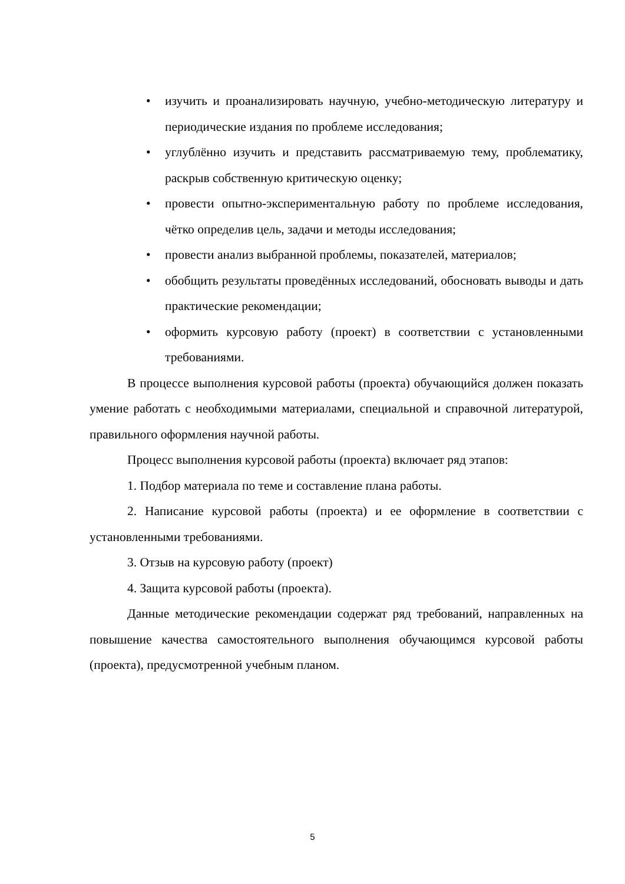• изучить и проанализировать научную, учебно-методическую литературу и периодические издания по проблеме исследования;
• углублённо изучить и представить рассматриваемую тему, проблематику, раскрыв собственную критическую оценку;
• провести опытно-экспериментальную работу по проблеме исследования, чётко определив цель, задачи и методы исследования;
• провести анализ выбранной проблемы, показателей, материалов;
• обобщить результаты проведённых исследований, обосновать выводы и дать практические рекомендации;
• оформить курсовую работу (проект) в соответствии с установленными требованиями.
В процессе выполнения курсовой работы (проекта) обучающийся должен показать умение работать с необходимыми материалами, специальной и справочной литературой, правильного оформления научной работы.
Процесс выполнения курсовой работы (проекта) включает ряд этапов:
1. Подбор материала по теме и составление плана работы.
2. Написание курсовой работы (проекта) и ее оформление в соответствии с установленными требованиями.
3. Отзыв на курсовую работу (проект)
4. Защита курсовой работы (проекта).
Данные методические рекомендации содержат ряд требований, направленных на повышение качества самостоятельного выполнения обучающимся курсовой работы (проекта), предусмотренной учебным планом.
5